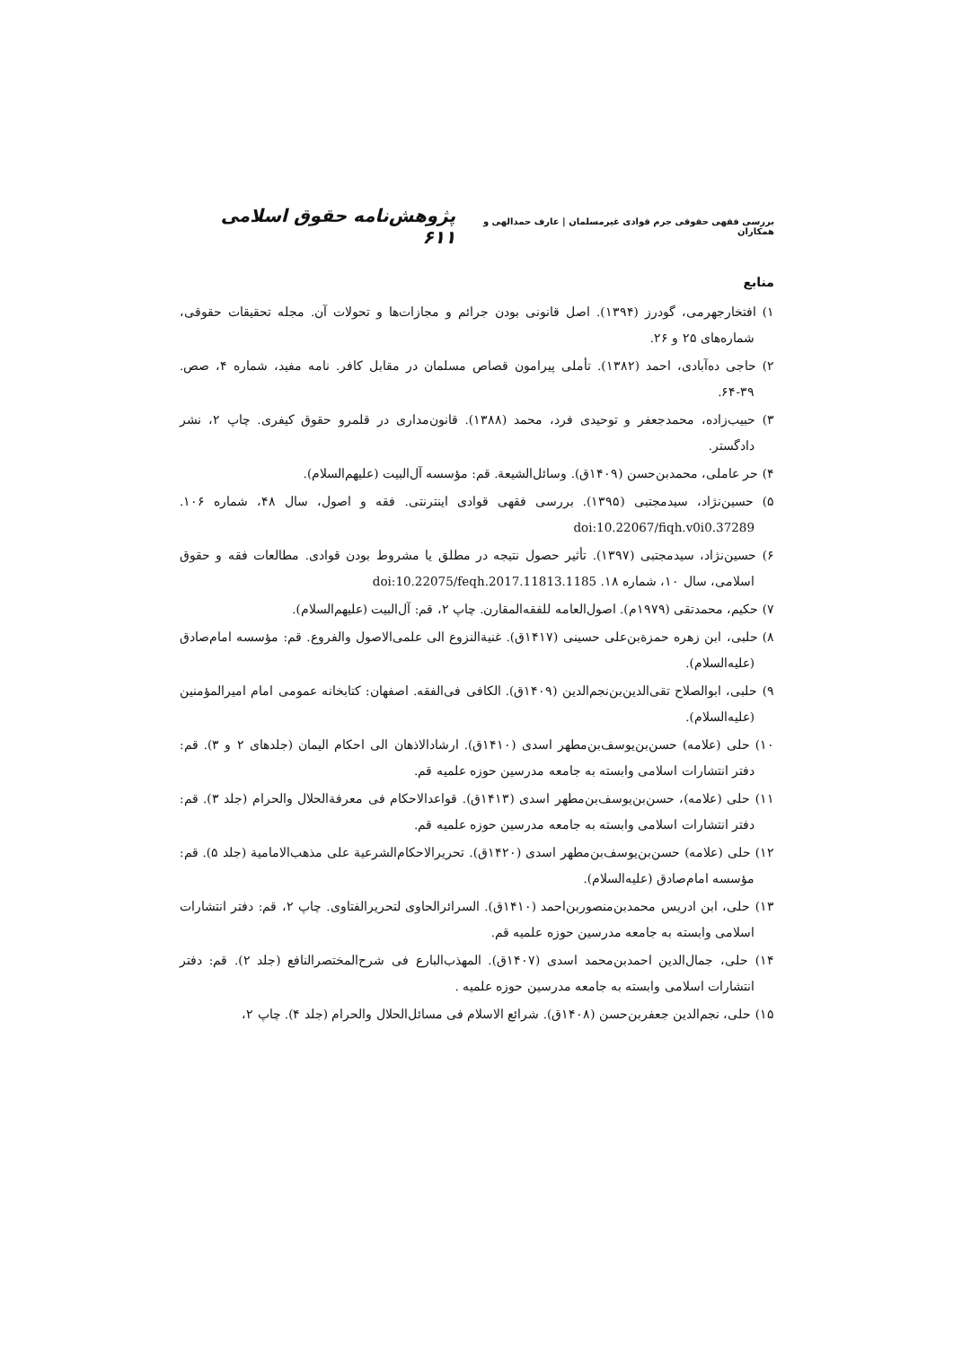بررسی فقهی حقوقی جرم قوادی غیرمسلمان | عارف حمدالهی و همکاران پژوهش‌نامه حقوق اسلامی ۶۱۱
منابع
۱) افتخارجهرمی، گودرز (۱۳۹۴). اصل قانونی بودن جرائم و مجازات‌ها و تحولات آن. مجله تحقیقات حقوقی، شماره‌های ۲۵ و ۲۶.
۲) حاجی ده‌آبادی، احمد (۱۳۸۲). تأملی پیرامون قصاص مسلمان در مقابل کافر. نامه مفید، شماره ۴، صص. ۳۹-۶۴.
۳) حبیب‌زاده، محمدجعفر و توحیدی فرد، محمد (۱۳۸۸). قانون‌مداری در قلمرو حقوق کیفری. چاپ ۲، نشر دادگستر.
۴) حر عاملی، محمدبن‌حسن (۱۴۰۹ق). وسائل‌الشیعة. قم: مؤسسه آل‌البیت (علیهم‌السلام).
۵) حسین‌نژاد، سیدمجتبی (۱۳۹۵). بررسی فقهی قوادی اینترنتی. فقه و اصول، سال ۴۸، شماره ۱۰۶. doi:10.22067/fiqh.v0i0.37289
۶) حسین‌نژاد، سیدمجتبی (۱۳۹۷). تأثیر حصول نتیجه در مطلق یا مشروط بودن قوادی. مطالعات فقه و حقوق اسلامی، سال ۱۰، شماره ۱۸. doi:10.22075/feqh.2017.11813.1185
۷) حکیم، محمدتقی (۱۹۷۹م). اصول‌العامه للفقه‌المقارن. چاپ ۲، قم: آل‌البیت (علیهم‌السلام).
۸) حلبی، ابن زهره حمزةبن‌علی حسینی (۱۴۱۷ق). غنیةالنزوع الی علمی‌الاصول والفروع. قم: مؤسسه امام‌صادق (علیه‌السلام).
۹) حلبی، ابوالصلاح تقی‌الدین‌بن‌نجم‌الدین (۱۴۰۹ق). الکافی فی‌الفقه. اصفهان: کتابخانه عمومی امام امیرالمؤمنین (علیه‌السلام).
۱۰) حلی (علامه) حسن‌بن‌یوسف‌بن‌مطهر اسدی (۱۴۱۰ق). ارشادالاذهان الی احکام الیمان (جلدهای ۲ و ۳). قم: دفتر انتشارات اسلامی وابسته به جامعه مدرسین حوزه علمیه قم.
۱۱) حلی (علامه)، حسن‌بن‌یوسف‌بن‌مطهر اسدی (۱۴۱۳ق). قواعدالاحکام فی معرفةالحلال والحرام (جلد ۳). قم: دفتر انتشارات اسلامی وابسته به جامعه مدرسین حوزه علمیه قم.
۱۲) حلی (علامه) حسن‌بن‌یوسف‌بن‌مطهر اسدی (۱۴۲۰ق). تحریرالاحکام‌الشرعیة علی مذهب‌الامامیة (جلد ۵). قم: مؤسسه امام‌صادق (علیه‌السلام).
۱۳) حلی، ابن ادریس محمدبن‌منصوربن‌احمد (۱۴۱۰ق). السرائرالحاوی لتحریرالفتاوی. چاپ ۲، قم: دفتر انتشارات اسلامی وابسته به جامعه مدرسین حوزه علمیه قم.
۱۴) حلی، جمال‌الدین احمدبن‌محمد اسدی (۱۴۰۷ق). المهذب‌البارع فی شرح‌المختصرالنافع (جلد ۲). قم: دفتر انتشارات اسلامی وابسته به جامعه مدرسین حوزه علمیه .
۱۵) حلی، نجم‌الدین جعفربن‌حسن (۱۴۰۸ق). شرائع الاسلام فی مسائل‌الحلال والحرام (جلد ۴). چاپ ۲،